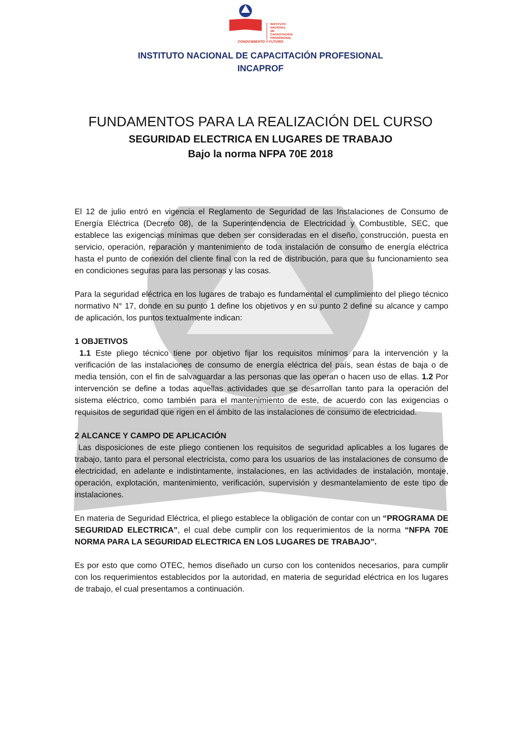INSTITUTO
NACIONAL
DE
CAPACITACION
PROFESIONAL
CONOCIMIENTO Y FUTURO
INSTITUTO NACIONAL DE CAPACITACIÓN PROFESIONAL
INCAPROF
FUNDAMENTOS PARA LA REALIZACIÓN DEL CURSO
SEGURIDAD ELECTRICA EN LUGARES DE TRABAJO
Bajo la norma NFPA 70E 2018
El 12 de julio entró en vigencia el Reglamento de Seguridad de las Instalaciones de Consumo de Energía Eléctrica (Decreto 08), de la Superintendencia de Electricidad y Combustible, SEC, que establece las exigencias mínimas que deben ser consideradas en el diseño, construcción, puesta en servicio, operación, reparación y mantenimiento de toda instalación de consumo de energía eléctrica hasta el punto de conexión del cliente final con la red de distribución, para que su funcionamiento sea en condiciones seguras para las personas y las cosas.
Para la seguridad eléctrica en los lugares de trabajo es fundamental el cumplimiento del pliego técnico normativo N° 17, donde en su punto 1 define los objetivos y en su punto 2 define su alcance y campo de aplicación, los puntos textualmente indican:
1 OBJETIVOS
1.1 Este pliego técnico tiene por objetivo fijar los requisitos mínimos para la intervención y la verificación de las instalaciones de consumo de energía eléctrica del país, sean éstas de baja o de media tensión, con el fin de salvaguardar a las personas que las operan o hacen uso de ellas. 1.2 Por intervención se define a todas aquellas actividades que se desarrollan tanto para la operación del sistema eléctrico, como también para el mantenimiento de este, de acuerdo con las exigencias o requisitos de seguridad que rigen en el ámbito de las instalaciones de consumo de electricidad.
2 ALCANCE Y CAMPO DE APLICACIÓN
Las disposiciones de este pliego contienen los requisitos de seguridad aplicables a los lugares de trabajo, tanto para el personal electricista, como para los usuarios de las instalaciones de consumo de electricidad, en adelante e indistintamente, instalaciones, en las actividades de instalación, montaje, operación, explotación, mantenimiento, verificación, supervisión y desmantelamiento de este tipo de instalaciones.
En materia de Seguridad Eléctrica, el pliego establece la obligación de contar con un “PROGRAMA DE SEGURIDAD ELECTRICA”, el cual debe cumplir con los requerimientos de la norma “NFPA 70E NORMA PARA LA SEGURIDAD ELECTRICA EN LOS LUGARES DE TRABAJO”.
Es por esto que como OTEC, hemos diseñado un curso con los contenidos necesarios, para cumplir con los requerimientos establecidos por la autoridad, en materia de seguridad eléctrica en los lugares de trabajo, el cual presentamos a continuación.